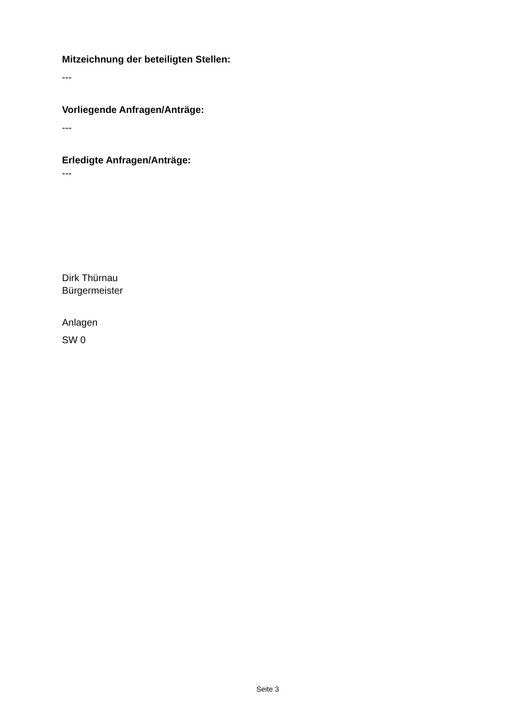Mitzeichnung der beteiligten Stellen:
---
Vorliegende Anfragen/Anträge:
---
Erledigte Anfragen/Anträge:
---
Dirk Thürnau
Bürgermeister
Anlagen
SW 0
Seite 3